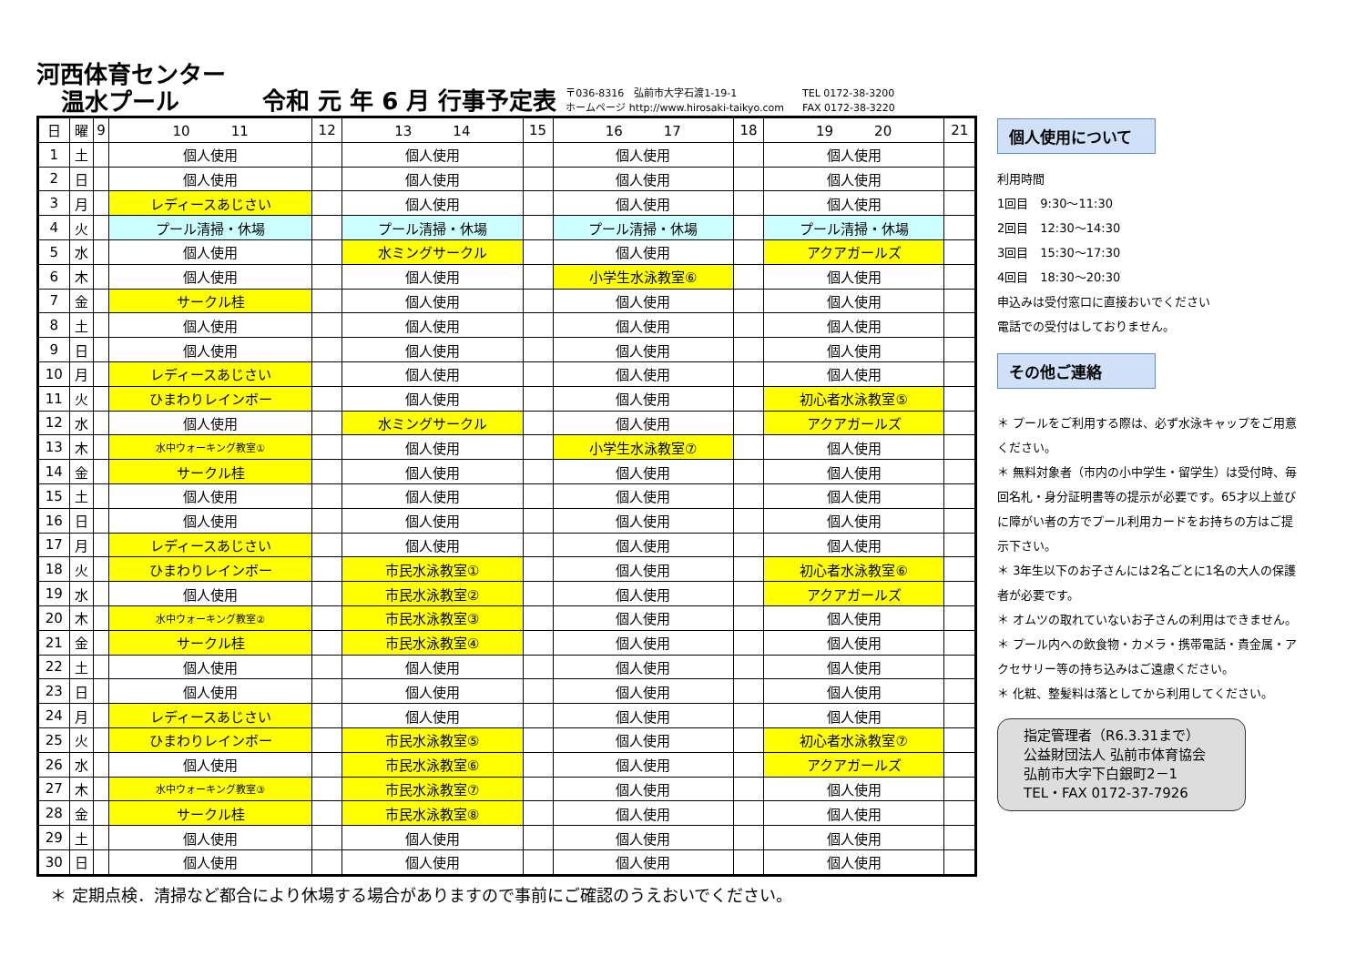河西体育センター
温水プール
令和 元 年 6 月 行事予定表
〒036-8316　弘前市大字石渡1-19-1
ホームページ http://www.hirosaki-taikyo.com
TEL 0172-38-3200
FAX 0172-38-3220
| 日 | 曜 | 9 | 10 11 | 12 | 13 14 | 15 | 16 17 | 18 | 19 20 | 21 |
| --- | --- | --- | --- | --- | --- | --- | --- | --- | --- | --- |
| 1 | 土 | | 個人使用 | | 個人使用 | | 個人使用 | | 個人使用 | |
| 2 | 日 | | 個人使用 | | 個人使用 | | 個人使用 | | 個人使用 | |
| 3 | 月 | | レディースあじさい | | 個人使用 | | 個人使用 | | 個人使用 | |
| 4 | 火 | | プール清掃・休場 | | プール清掃・休場 | | プール清掃・休場 | | プール清掃・休場 | |
| 5 | 水 | | 個人使用 | | 水ミングサークル | | 個人使用 | | アクアガールズ | |
| 6 | 木 | | 個人使用 | | 個人使用 | | 小学生水泳教室⑥ | | 個人使用 | |
| 7 | 金 | | サークル桂 | | 個人使用 | | 個人使用 | | 個人使用 | |
| 8 | 土 | | 個人使用 | | 個人使用 | | 個人使用 | | 個人使用 | |
| 9 | 日 | | 個人使用 | | 個人使用 | | 個人使用 | | 個人使用 | |
| 10 | 月 | | レディースあじさい | | 個人使用 | | 個人使用 | | 個人使用 | |
| 11 | 火 | | ひまわりレインボー | | 個人使用 | | 個人使用 | | 初心者水泳教室⑤ | |
| 12 | 水 | | 個人使用 | | 水ミングサークル | | 個人使用 | | アクアガールズ | |
| 13 | 木 | | 水中ウォーキング教室① | | 個人使用 | | 小学生水泳教室⑦ | | 個人使用 | |
| 14 | 金 | | サークル桂 | | 個人使用 | | 個人使用 | | 個人使用 | |
| 15 | 土 | | 個人使用 | | 個人使用 | | 個人使用 | | 個人使用 | |
| 16 | 日 | | 個人使用 | | 個人使用 | | 個人使用 | | 個人使用 | |
| 17 | 月 | | レディースあじさい | | 個人使用 | | 個人使用 | | 個人使用 | |
| 18 | 火 | | ひまわりレインボー | | 市民水泳教室① | | 個人使用 | | 初心者水泳教室⑥ | |
| 19 | 水 | | 個人使用 | | 市民水泳教室② | | 個人使用 | | アクアガールズ | |
| 20 | 木 | | 水中ウォーキング教室② | | 市民水泳教室③ | | 個人使用 | | 個人使用 | |
| 21 | 金 | | サークル桂 | | 市民水泳教室④ | | 個人使用 | | 個人使用 | |
| 22 | 土 | | 個人使用 | | 個人使用 | | 個人使用 | | 個人使用 | |
| 23 | 日 | | 個人使用 | | 個人使用 | | 個人使用 | | 個人使用 | |
| 24 | 月 | | レディースあじさい | | 個人使用 | | 個人使用 | | 個人使用 | |
| 25 | 火 | | ひまわりレインボー | | 市民水泳教室⑤ | | 個人使用 | | 初心者水泳教室⑦ | |
| 26 | 水 | | 個人使用 | | 市民水泳教室⑥ | | 個人使用 | | アクアガールズ | |
| 27 | 木 | | 水中ウォーキング教室③ | | 市民水泳教室⑦ | | 個人使用 | | 個人使用 | |
| 28 | 金 | | サークル桂 | | 市民水泳教室⑧ | | 個人使用 | | 個人使用 | |
| 29 | 土 | | 個人使用 | | 個人使用 | | 個人使用 | | 個人使用 | |
| 30 | 日 | | 個人使用 | | 個人使用 | | 個人使用 | | 個人使用 | |
＊ 定期点検．清掃など都合により休場する場合がありますので事前にご確認のうえおいでください。
個人使用について
利用時間
1回目　9:30〜11:30
2回目　12:30〜14:30
3回目　15:30〜17:30
4回目　18:30〜20:30
申込みは受付窓口に直接おいでください
電話での受付はしておりません。
その他ご連絡
＊ プールをご利用する際は、必ず水泳キャップをご用意ください。
＊ 無料対象者（市内の小中学生・留学生）は受付時、毎回名札・身分証明書等の提示が必要です。65才以上並びに障がい者の方でプール利用カードをお持ちの方はご提示下さい。
＊ 3年生以下のお子さんには2名ごとに1名の大人の保護者が必要です。
＊ オムツの取れていないお子さんの利用はできません。
＊ プール内への飲食物・カメラ・携帯電話・貴金属・アクセサリー等の持ち込みはご遠慮ください。
＊ 化粧、整髪料は落としてから利用してください。
指定管理者（R6.3.31まで）
公益財団法人 弘前市体育協会
弘前市大字下白銀町2－1
TEL・FAX 0172-37-7926